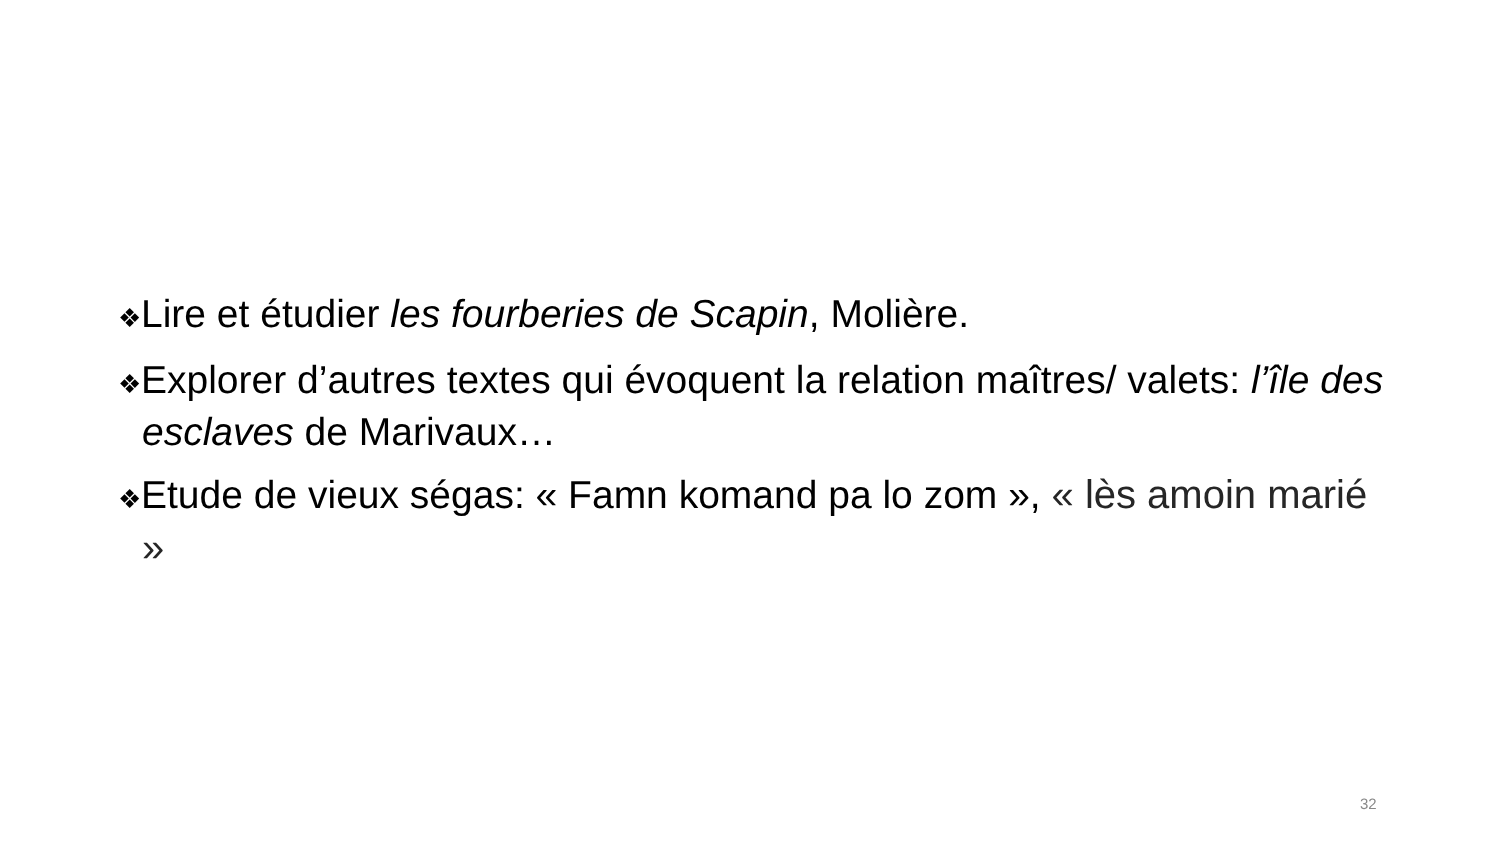❖Lire et étudier les fourberies de Scapin, Molière.
❖Explorer d’autres textes qui évoquent la relation maîtres/ valets: l’île des esclaves de Marivaux…
❖Etude de vieux ségas: « Famn komand pa lo zom », « lès amoin marié »
32